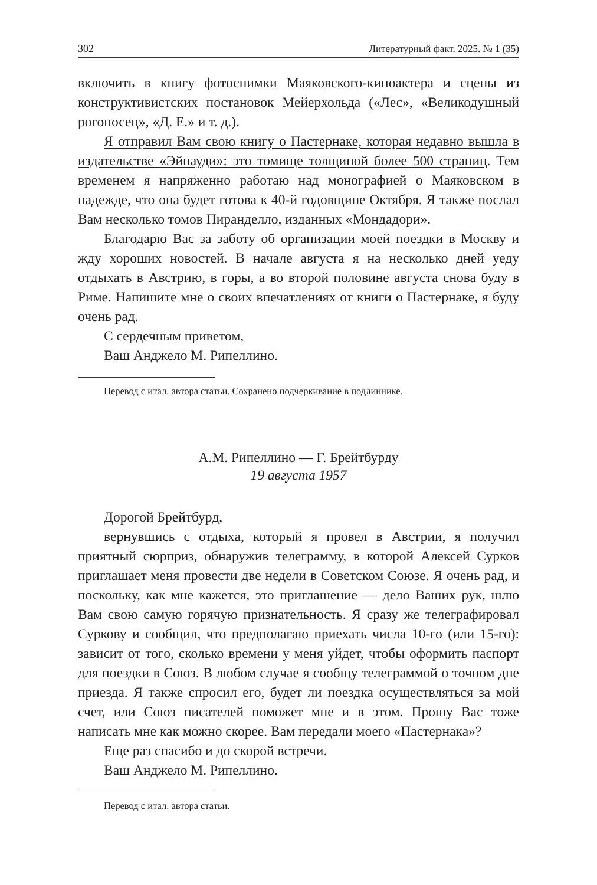302 Литературный факт. 2025. № 1 (35)
включить в книгу фотоснимки Маяковского-киноактера и сцены из конструктивистских постановок Мейерхольда («Лес», «Великодушный рогоносец», «Д. Е.» и т. д.).
Я отправил Вам свою книгу о Пастернаке, которая недавно вышла в издательстве «Эйнауди»: это томище толщиной более 500 страниц. Тем временем я напряженно работаю над монографией о Маяковском в надежде, что она будет готова к 40-й годовщине Октября. Я также послал Вам несколько томов Пиранделло, изданных «Мондадори».
Благодарю Вас за заботу об организации моей поездки в Москву и жду хороших новостей. В начале августа я на несколько дней уеду отдыхать в Австрию, в горы, а во второй половине августа снова буду в Риме. Напишите мне о своих впечатлениях от книги о Пастернаке, я буду очень рад.
С сердечным приветом,
Ваш Анджело М. Рипеллино.
Перевод с итал. автора статьи. Сохранено подчеркивание в подлиннике.
А.М. Рипеллино — Г. Брейтбурду
19 августа 1957
Дорогой Брейтбурд,
вернувшись с отдыха, который я провел в Австрии, я получил приятный сюрприз, обнаружив телеграмму, в которой Алексей Сурков приглашает меня провести две недели в Советском Союзе. Я очень рад, и поскольку, как мне кажется, это приглашение — дело Ваших рук, шлю Вам свою самую горячую признательность. Я сразу же телеграфировал Суркову и сообщил, что предполагаю приехать числа 10-го (или 15-го): зависит от того, сколько времени у меня уйдет, чтобы оформить паспорт для поездки в Союз. В любом случае я сообщу телеграммой о точном дне приезда. Я также спросил его, будет ли поездка осуществляться за мой счет, или Союз писателей поможет мне и в этом. Прошу Вас тоже написать мне как можно скорее. Вам передали моего «Пастернака»?
Еще раз спасибо и до скорой встречи.
Ваш Анджело М. Рипеллино.
Перевод с итал. автора статьи.